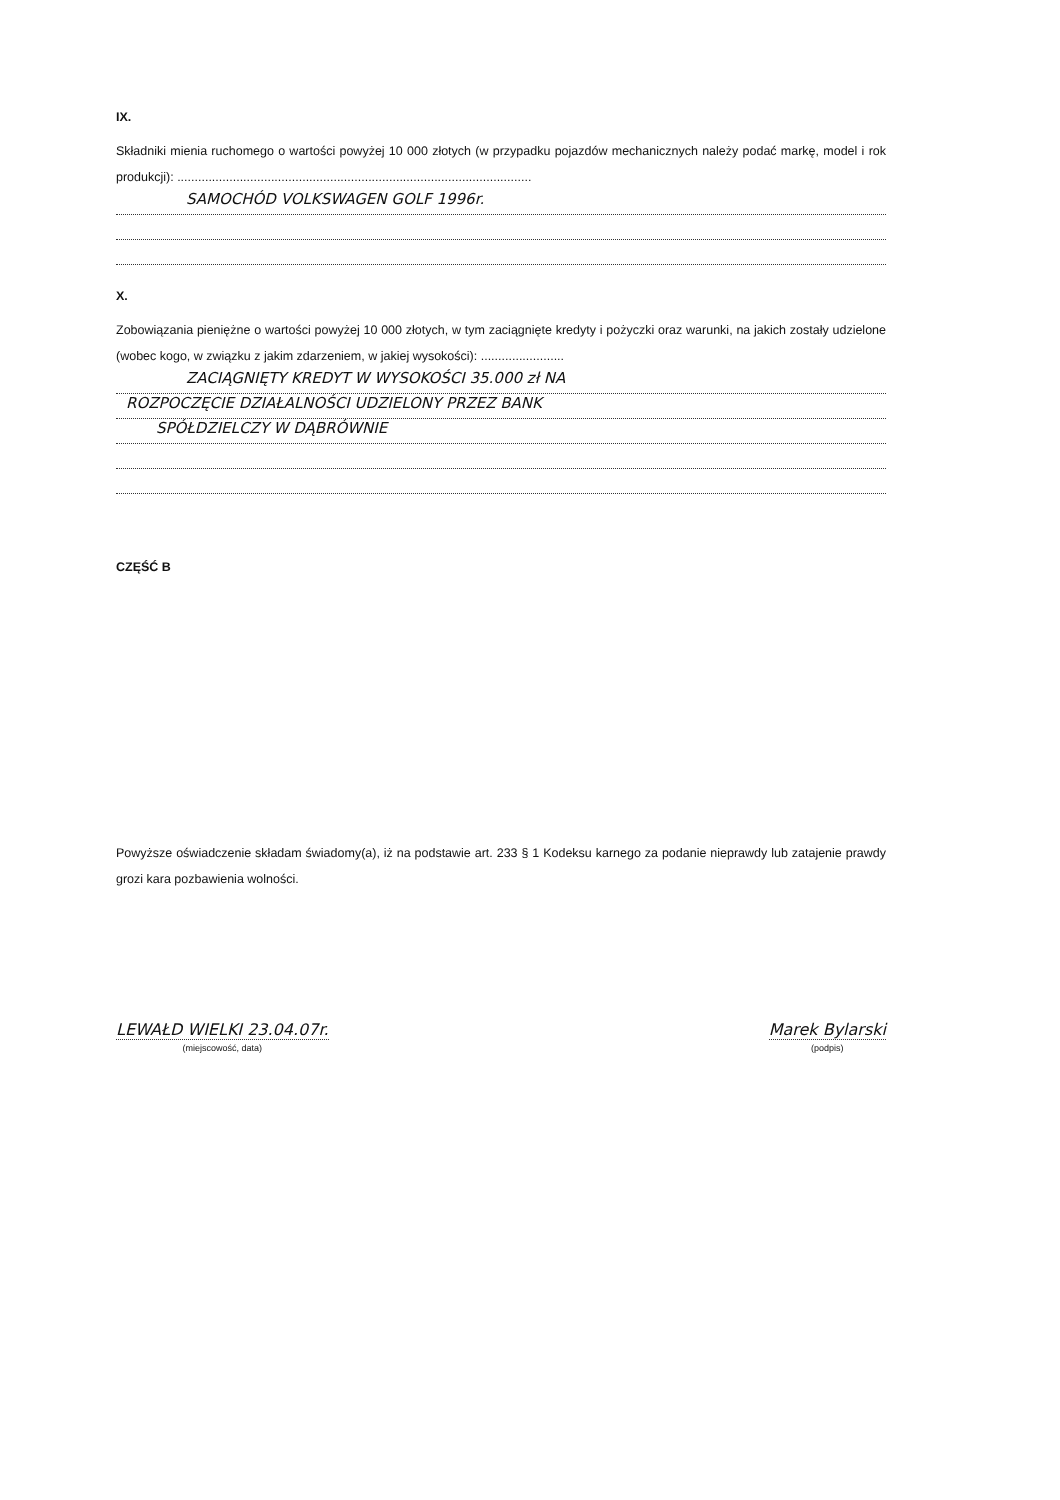IX.
Składniki mienia ruchomego o wartości powyżej 10 000 złotych (w przypadku pojazdów mechanicznych należy podać markę, model i rok produkcji): ......................................................................................................
SAMOCHÓD VOLKSWAGEN GOLF 1996r.
X.
Zobowiązania pieniężne o wartości powyżej 10 000 złotych, w tym zaciągnięte kredyty i pożyczki oraz warunki, na jakich zostały udzielone (wobec kogo, w związku z jakim zdarzeniem, w jakiej wysokości): ........................
ZACIĄGNIĘTY KREDYT W WYSOKOŚCI 35.000 zł NA
ROZPOCZĘCIE DZIAŁALNOŚCI UDZIELONY PRZEZ BANK
SPÓŁDZIELCZY W DĄBRÓWNIE
CZĘŚĆ B
Powyższe oświadczenie składam świadomy(a), iż na podstawie art. 233 § 1 Kodeksu karnego za podanie nieprawdy lub zatajenie prawdy grozi kara pozbawienia wolności.
LEWAŁD WIELKI 23.04.07r.
(miejscowość, data)
Marek Bylarski
(podpis)